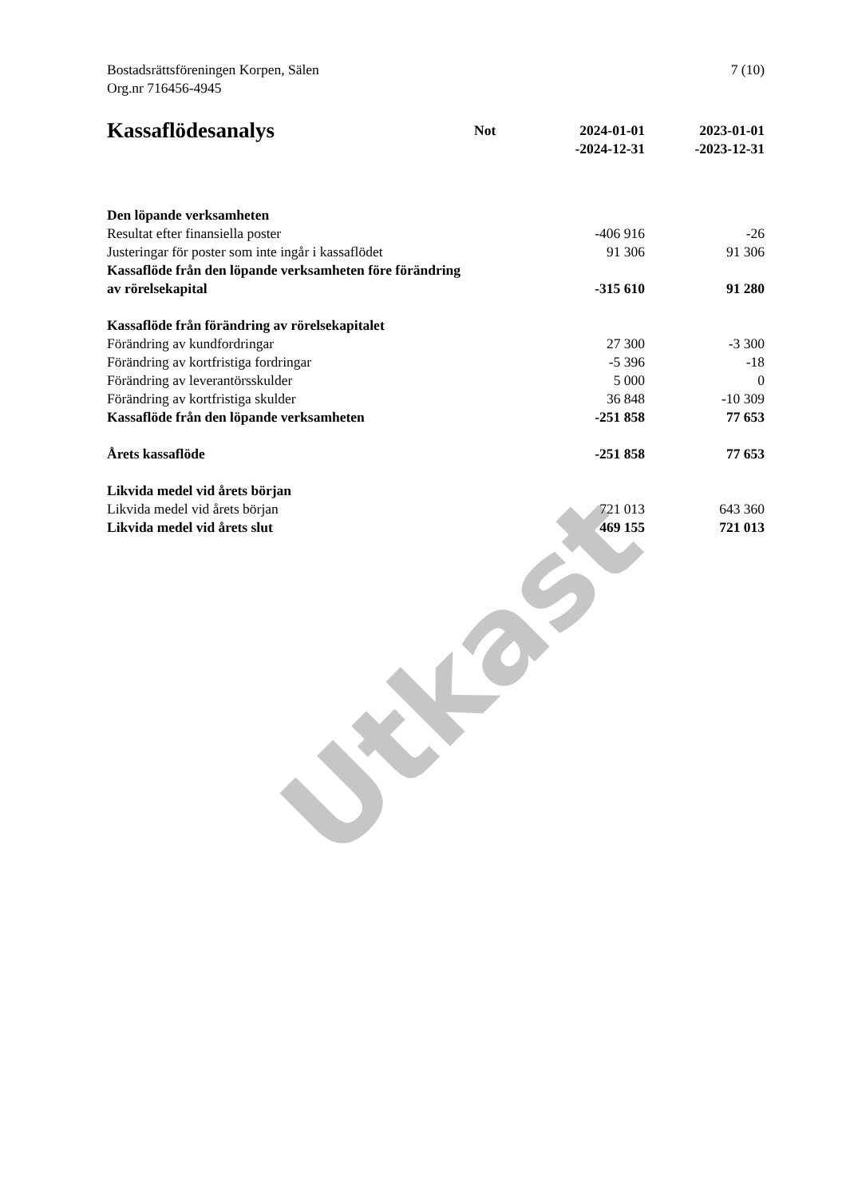Utkast
Bostadsrättsföreningen Korpen, Sälen
Org.nr 716456-4945
7 (10)
| Kassaflödesanalys | Not | 2024-01-01 -2024-12-31 | 2023-01-01 -2023-12-31 |
| --- | --- | --- | --- |
| Den löpande verksamheten | | | |
| Resultat efter finansiella poster | | -406 916 | -26 |
| Justeringar för poster som inte ingår i kassaflödet | | 91 306 | 91 306 |
| Kassaflöde från den löpande verksamheten före förändring av rörelsekapital | | -315 610 | 91 280 |
| Kassaflöde från förändring av rörelsekapitalet | | | |
| Förändring av kundfordringar | | 27 300 | -3 300 |
| Förändring av kortfristiga fordringar | | -5 396 | -18 |
| Förändring av leverantörsskulder | | 5 000 | 0 |
| Förändring av kortfristiga skulder | | 36 848 | -10 309 |
| Kassaflöde från den löpande verksamheten | | -251 858 | 77 653 |
| Årets kassaflöde | | -251 858 | 77 653 |
| Likvida medel vid årets början | | | |
| Likvida medel vid årets början | | 721 013 | 643 360 |
| Likvida medel vid årets slut | | 469 155 | 721 013 |